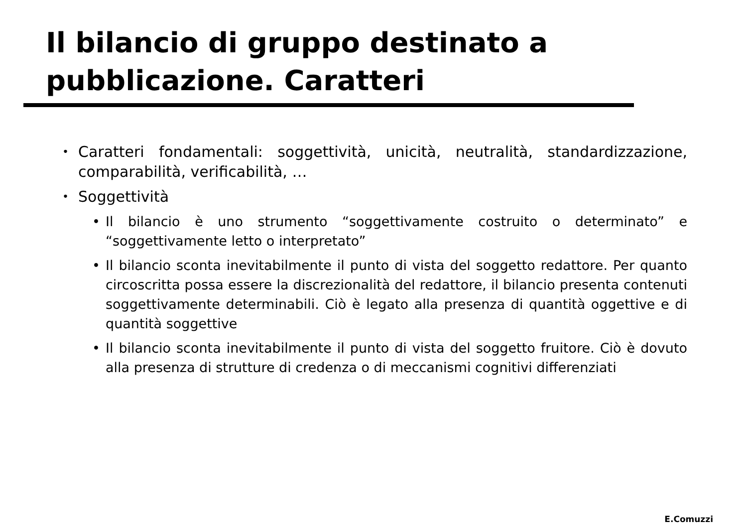Il bilancio di gruppo destinato a
pubblicazione. Caratteri
• Caratteri fondamentali: soggettività, unicità, neutralità, standardizzazione, comparabilità, verificabilità, …
• Soggettività
• Il bilancio è uno strumento “soggettivamente costruito o determinato” e “soggettivamente letto o interpretato”
• Il bilancio sconta inevitabilmente il punto di vista del soggetto redattore. Per quanto circoscritta possa essere la discrezionalità del redattore, il bilancio presenta contenuti soggettivamente determinabili. Ciò è legato alla presenza di quantità oggettive e di quantità soggettive
• Il bilancio sconta inevitabilmente il punto di vista del soggetto fruitore. Ciò è dovuto alla presenza di strutture di credenza o di meccanismi cognitivi differenziati
E.Comuzzi